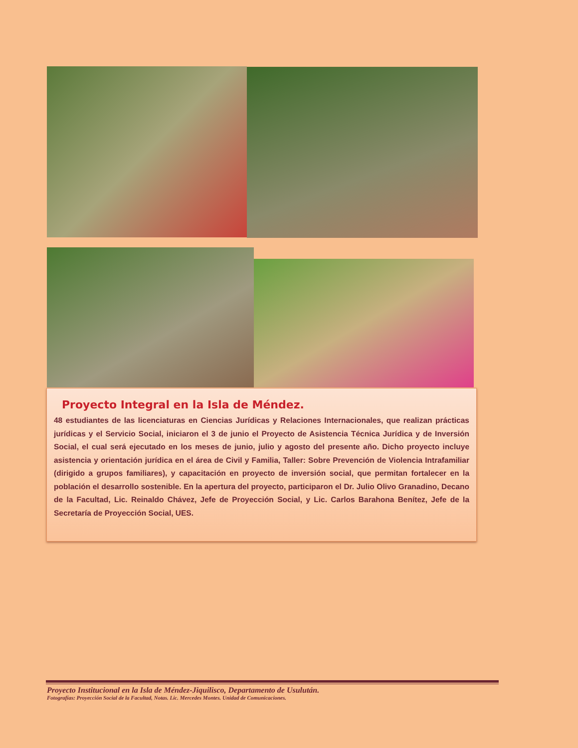Proyecto Integral en la Isla de Méndez.
48 estudiantes de las licenciaturas en Ciencias Jurídicas y Relaciones Internacionales, que realizan prácticas jurídicas y el Servicio Social, iniciaron el 3 de junio el Proyecto de Asistencia Técnica Jurídica y de Inversión Social, el cual será ejecutado en los meses de junio, julio y agosto del presente año. Dicho proyecto incluye asistencia y orientación jurídica en el área de Civil y Familia, Taller: Sobre Prevención de Violencia Intrafamiliar (dirigido a grupos familiares), y capacitación en proyecto de inversión social, que permitan fortalecer en la población el desarrollo sostenible. En la apertura del proyecto, participaron el Dr. Julio Olivo Granadino, Decano de la Facultad, Lic. Reinaldo Chávez, Jefe de Proyección Social, y Lic. Carlos Barahona Benítez, Jefe de la Secretaría de Proyección Social, UES.
Proyecto Institucional en la Isla de Méndez-Jiquilisco, Departamento de Usulután.
Fotografías: Proyección Social de la Facultad, Notas. Lic. Mercedes Montes. Unidad de Comunicaciones.